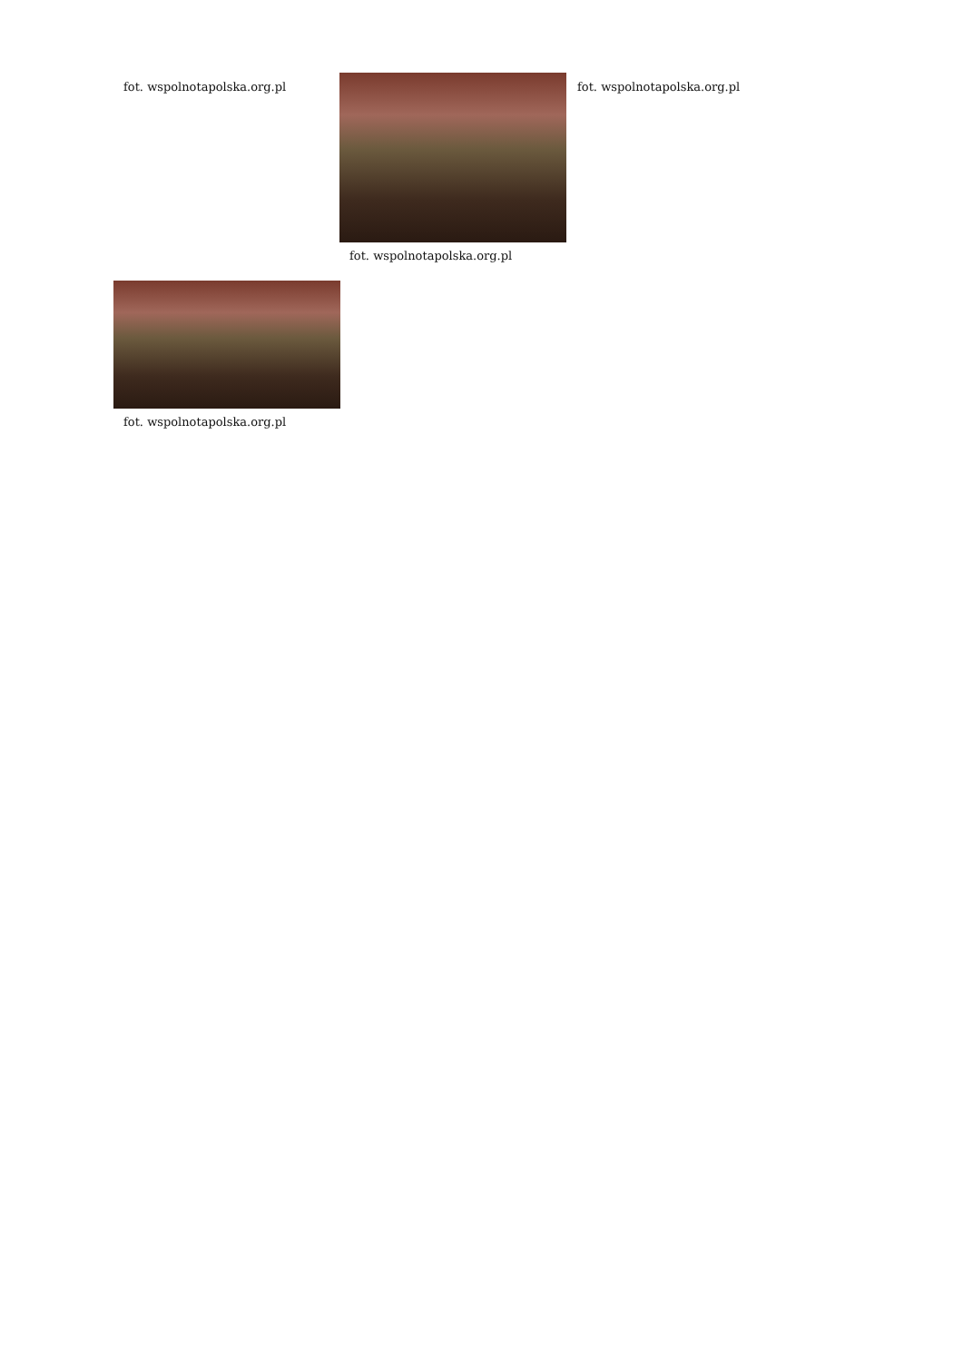fot. wspolnotapolska.org.pl fot. wspolnotapolska.org.pl fot. wspolnotapolska.org.pl
fot. wspolnotapolska.org.pl